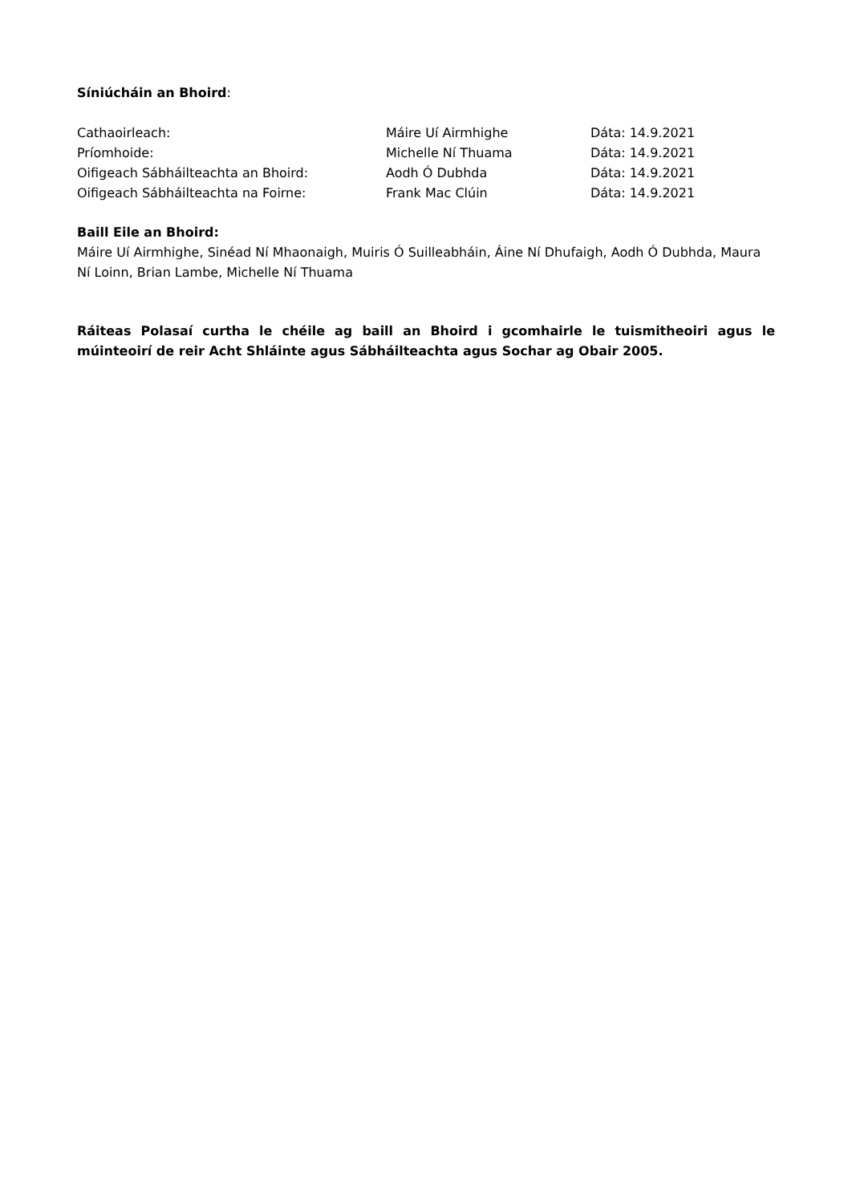Síniúcháin an Bhoird:
Cathaoirleach: Máire Uí Airmhighe Dáta: 14.9.2021
Príomhoide: Michelle Ní Thuama Dáta: 14.9.2021
Oifigeach Sábháilteachta an Bhoird: Aodh Ó Dubhda Dáta: 14.9.2021
Oifigeach Sábháilteachta na Foirne: Frank Mac Clúin Dáta: 14.9.2021
Baill Eile an Bhoird:
Máire Uí Airmhighe, Sinéad Ní Mhaonaigh, Muiris Ó Suilleabháin, Áine Ní Dhufaigh, Aodh Ó Dubhda, Maura Ní Loinn, Brian Lambe, Michelle Ní Thuama
Ráiteas Polasaí curtha le chéile ag baill an Bhoird i gcomhairle le tuismitheoiri agus le múinteoirí de reir Acht Shláinte agus Sábháilteachta agus Sochar ag Obair 2005.